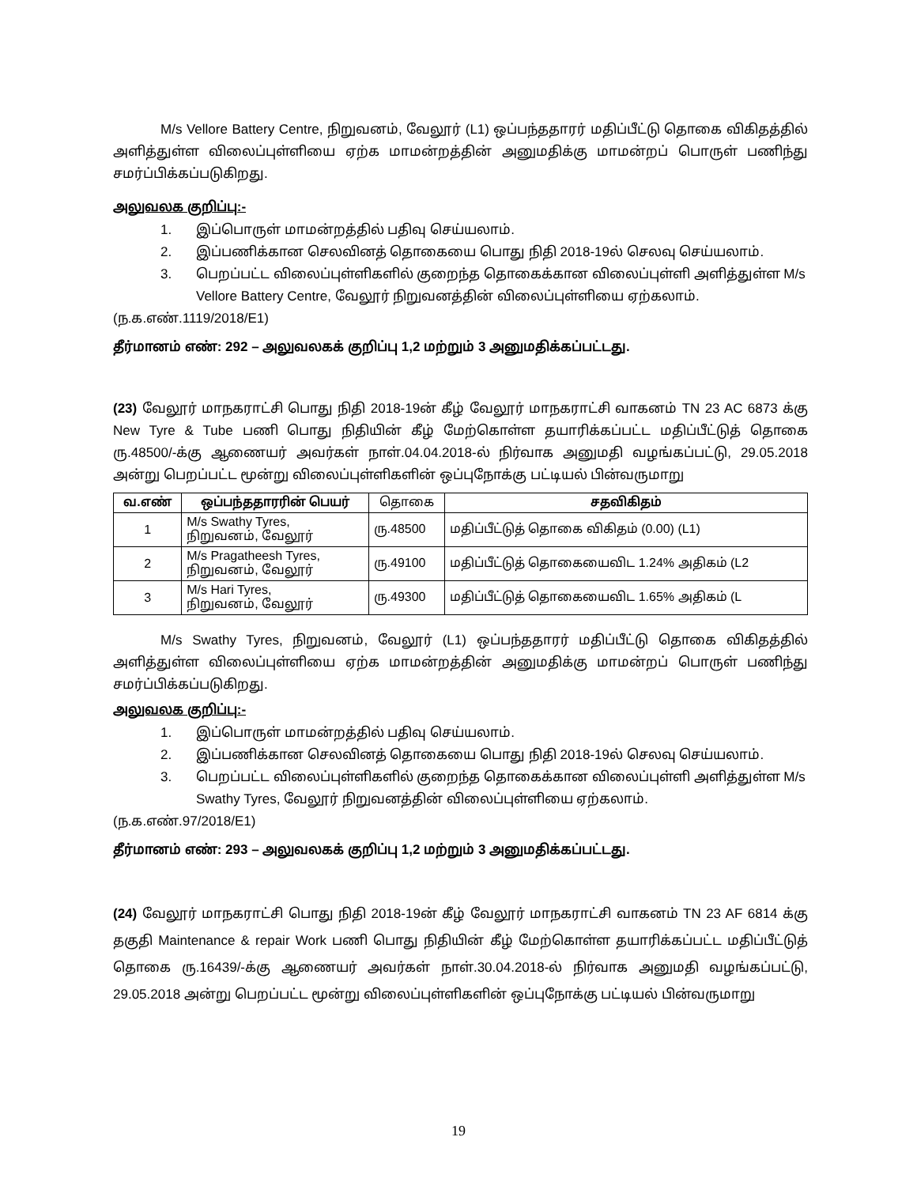M/s Vellore Battery Centre, நிறுவனம், வேலூர் (L1) ஒப்பந்ததாரர் மதிப்பீட்டு தொகை விகிதத்தில் அளித்துள்ள விலைப்புள்ளியை ஏற்க மாமன்றத்தின் அனுமதிக்கு மாமன்றப் பொருள் பணிந்து சமர்ப்பிக்கப்படுகிறது.
அலுவலக குறிப்பு:-
1. இப்பொருள் மாமன்றத்தில் பதிவு செய்யலாம்.
2. இப்பணிக்கான செலவினத் தொகையை பொது நிதி 2018-19ல் செலவு செய்யலாம்.
3. பெறப்பட்ட விலைப்புள்ளிகளில் குறைந்த தொகைக்கான விலைப்புள்ளி அளித்துள்ள M/s Vellore Battery Centre, வேலூர் நிறுவனத்தின் விலைப்புள்ளியை ஏற்கலாம்.
(ந.க.எண்.1119/2018/E1)
தீர்மானம் எண்: 292 – அலுவலகக் குறிப்பு 1,2 மற்றும் 3 அனுமதிக்கப்பட்டது.
(23) வேலூர் மாநகராட்சி பொது நிதி 2018-19ன் கீழ் வேலூர் மாநகராட்சி வாகனம் TN 23 AC 6873 க்கு New Tyre & Tube பணி பொது நிதியின் கீழ் மேற்கொள்ள தயாரிக்கப்பட்ட மதிப்பீட்டுத் தொகை ரு.48500/-க்கு ஆணையர் அவர்கள் நாள்.04.04.2018-ல் நிர்வாக அனுமதி வழங்கப்பட்டு, 29.05.2018 அன்று பெறப்பட்ட மூன்று விலைப்புள்ளிகளின் ஒப்புநோக்கு பட்டியல் பின்வருமாறு
| வ.எண் | ஒப்பந்ததாரரின் பெயர் | தொகை | சதவிகிதம் |
| --- | --- | --- | --- |
| 1 | M/s Swathy Tyres, நிறுவனம், வேலூர் | ரு.48500 | மதிப்பீட்டுத் தொகை விகிதம் (0.00) (L1) |
| 2 | M/s Pragatheesh Tyres, நிறுவனம், வேலூர் | ரு.49100 | மதிப்பீட்டுத் தொகையைவிட 1.24% அதிகம் (L2 |
| 3 | M/s Hari Tyres, நிறுவனம், வேலூர் | ரு.49300 | மதிப்பீட்டுத் தொகையைவிட 1.65% அதிகம் (L |
M/s Swathy Tyres, நிறுவனம், வேலூர் (L1) ஒப்பந்ததாரர் மதிப்பீட்டு தொகை விகிதத்தில் அளித்துள்ள விலைப்புள்ளியை ஏற்க மாமன்றத்தின் அனுமதிக்கு மாமன்றப் பொருள் பணிந்து சமர்ப்பிக்கப்படுகிறது.
அலுவலக குறிப்பு:-
1. இப்பொருள் மாமன்றத்தில் பதிவு செய்யலாம்.
2. இப்பணிக்கான செலவினத் தொகையை பொது நிதி 2018-19ல் செலவு செய்யலாம்.
3. பெறப்பட்ட விலைப்புள்ளிகளில் குறைந்த தொகைக்கான விலைப்புள்ளி அளித்துள்ள M/s Swathy Tyres, வேலூர் நிறுவனத்தின் விலைப்புள்ளியை ஏற்கலாம்.
(ந.க.எண்.97/2018/E1)
தீர்மானம் எண்: 293 – அலுவலகக் குறிப்பு 1,2 மற்றும் 3 அனுமதிக்கப்பட்டது.
(24) வேலூர் மாநகராட்சி பொது நிதி 2018-19ன் கீழ் வேலூர் மாநகராட்சி வாகனம் TN 23 AF 6814 க்கு தகுதி Maintenance & repair Work பணி பொது நிதியின் கீழ் மேற்கொள்ள தயாரிக்கப்பட்ட மதிப்பீட்டுத் தொகை ரு.16439/-க்கு ஆணையர் அவர்கள் நாள்.30.04.2018-ல் நிர்வாக அனுமதி வழங்கப்பட்டு, 29.05.2018 அன்று பெறப்பட்ட மூன்று விலைப்புள்ளிகளின் ஒப்புநோக்கு பட்டியல் பின்வருமாறு
19